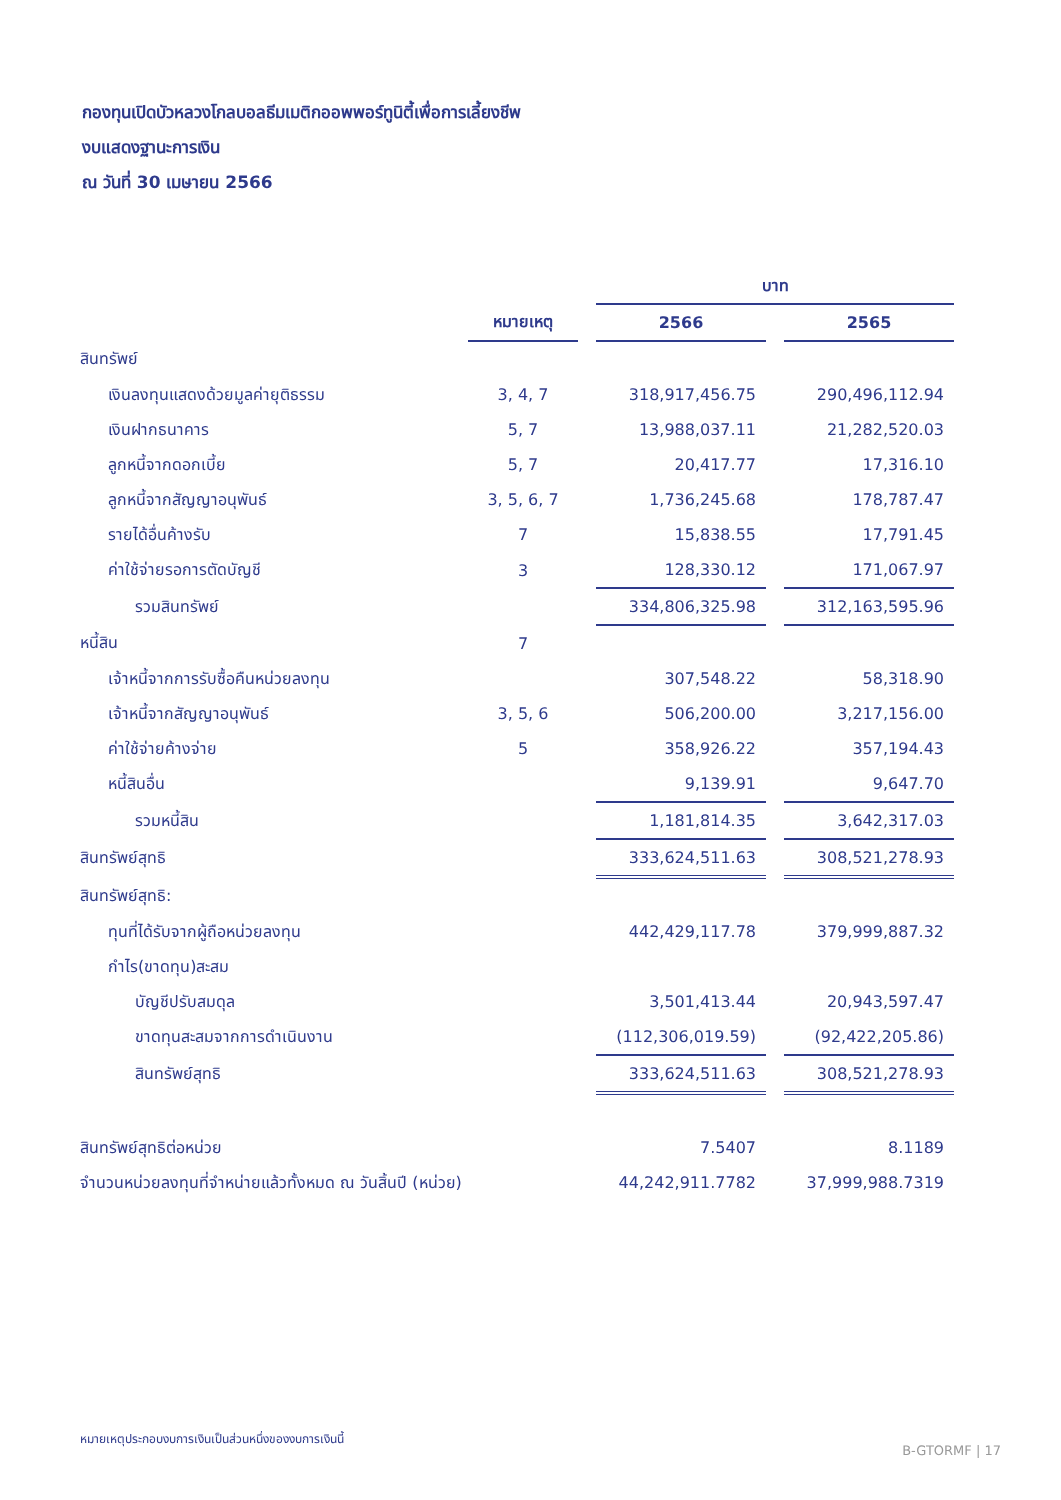กองทุนเปิดบัวหลวงโกลบอลธีมเมติกออพพอร์ทูนิตี้เพื่อการเลี้ยงชีพ
งบแสดงฐานะการเงิน
ณ วันที่ 30 เมษายน 2566
| | | | บาท | | |
| | หมายเหตุ | | 2566 | | 2565 |
| สินทรัพย์ | | | | | |
| เงินลงทุนแสดงด้วยมูลค่ายุติธรรม | 3, 4, 7 | | 318,917,456.75 | | 290,496,112.94 |
| เงินฝากธนาคาร | 5, 7 | | 13,988,037.11 | | 21,282,520.03 |
| ลูกหนี้จากดอกเบี้ย | 5, 7 | | 20,417.77 | | 17,316.10 |
| ลูกหนี้จากสัญญาอนุพันธ์ | 3, 5, 6, 7 | | 1,736,245.68 | | 178,787.47 |
| รายได้อื่นค้างรับ | 7 | | 15,838.55 | | 17,791.45 |
| ค่าใช้จ่ายรอการตัดบัญชี | 3 | | 128,330.12 | | 171,067.97 |
| รวมสินทรัพย์ | | | 334,806,325.98 | | 312,163,595.96 |
| หนี้สิน | 7 | | | | |
| เจ้าหนี้จากการรับซื้อคืนหน่วยลงทุน | | | 307,548.22 | | 58,318.90 |
| เจ้าหนี้จากสัญญาอนุพันธ์ | 3, 5, 6 | | 506,200.00 | | 3,217,156.00 |
| ค่าใช้จ่ายค้างจ่าย | 5 | | 358,926.22 | | 357,194.43 |
| หนี้สินอื่น | | | 9,139.91 | | 9,647.70 |
| รวมหนี้สิน | | | 1,181,814.35 | | 3,642,317.03 |
| สินทรัพย์สุทธิ | | | 333,624,511.63 | | 308,521,278.93 |
| สินทรัพย์สุทธิ: | | | | | |
| ทุนที่ได้รับจากผู้ถือหน่วยลงทุน | | | 442,429,117.78 | | 379,999,887.32 |
| กำไร(ขาดทุน)สะสม | | | | | |
| บัญชีปรับสมดุล | | | 3,501,413.44 | | 20,943,597.47 |
| ขาดทุนสะสมจากการดำเนินงาน | | | (112,306,019.59) | | (92,422,205.86) |
| สินทรัพย์สุทธิ | | | 333,624,511.63 | | 308,521,278.93 |
| สินทรัพย์สุทธิต่อหน่วย | | | 7.5407 | | 8.1189 |
| จำนวนหน่วยลงทุนที่จำหน่ายแล้วทั้งหมด ณ วันสิ้นปี (หน่วย) | | | 44,242,911.7782 | | 37,999,988.7319 |
หมายเหตุประกอบงบการเงินเป็นส่วนหนึ่งของงบการเงินนี้
B-GTORMF | 17